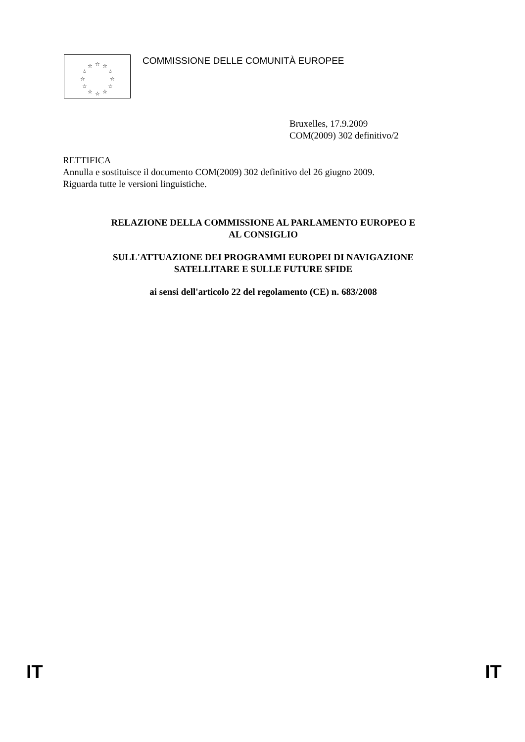☆
☆
☆
☆
☆
☆
☆
☆
☆
☆
☆
☆
COMMISSIONE DELLE COMUNITÀ EUROPEE
Bruxelles, 17.9.2009
COM(2009) 302 definitivo/2
RETTIFICA
Annulla e sostituisce il documento COM(2009) 302 definitivo del 26 giugno 2009.
Riguarda tutte le versioni linguistiche.
RELAZIONE DELLA COMMISSIONE AL PARLAMENTO EUROPEO E
AL CONSIGLIO
SULL'ATTUAZIONE DEI PROGRAMMI EUROPEI DI NAVIGAZIONE
SATELLITARE E SULLE FUTURE SFIDE
ai sensi dell'articolo 22 del regolamento (CE) n. 683/2008
IT IT